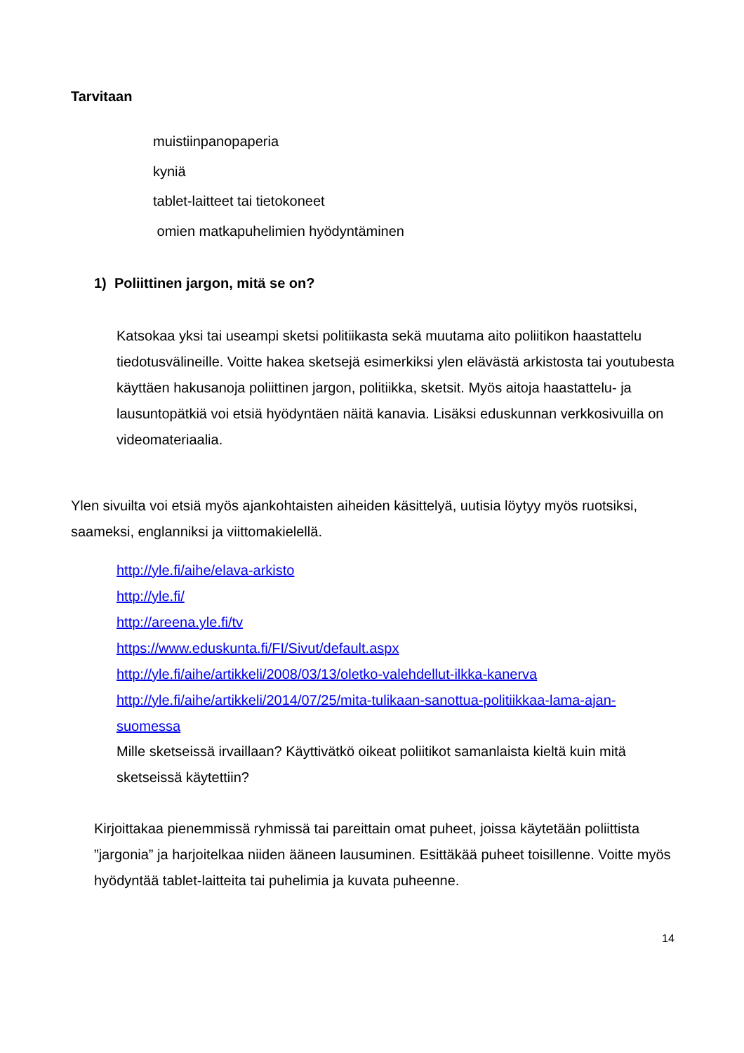Tarvitaan
muistiinpanopaperia
kyniä
tablet-laitteet tai tietokoneet
omien matkapuhelimien hyödyntäminen
1) Poliittinen jargon, mitä se on?
Katsokaa yksi tai useampi sketsi politiikasta sekä muutama aito poliitikon haastattelu tiedotusvälineille. Voitte hakea sketsejä esimerkiksi ylen elävästä arkistosta tai youtubesta käyttäen hakusanoja poliittinen jargon, politiikka, sketsit. Myös aitoja haastattelu- ja lausuntopätkiä voi etsiä hyödyntäen näitä kanavia. Lisäksi eduskunnan verkkosivuilla on videomateriaalia.
Ylen sivuilta voi etsiä myös ajankohtaisten aiheiden käsittelyä, uutisia löytyy myös ruotsiksi, saameksi, englanniksi ja viittomakielellä.
http://yle.fi/aihe/elava-arkisto
http://yle.fi/
http://areena.yle.fi/tv
https://www.eduskunta.fi/FI/Sivut/default.aspx
http://yle.fi/aihe/artikkeli/2008/03/13/oletko-valehdellut-ilkka-kanerva
http://yle.fi/aihe/artikkeli/2014/07/25/mita-tulikaan-sanottua-politiikkaa-lama-ajan-
suomessa
Mille sketseissä irvaillaan? Käyttivätkö oikeat poliitikot samanlaista kieltä kuin mitä sketseissä käytettiin?
Kirjoittakaa pienemmissä ryhmissä tai pareittain omat puheet, joissa käytetään poliittista ”jargonia” ja harjoitelkaa niiden ääneen lausuminen. Esittäkää puheet toisillenne. Voitte myös hyödyntää tablet-laitteita tai puhelimia ja kuvata puheenne.
14